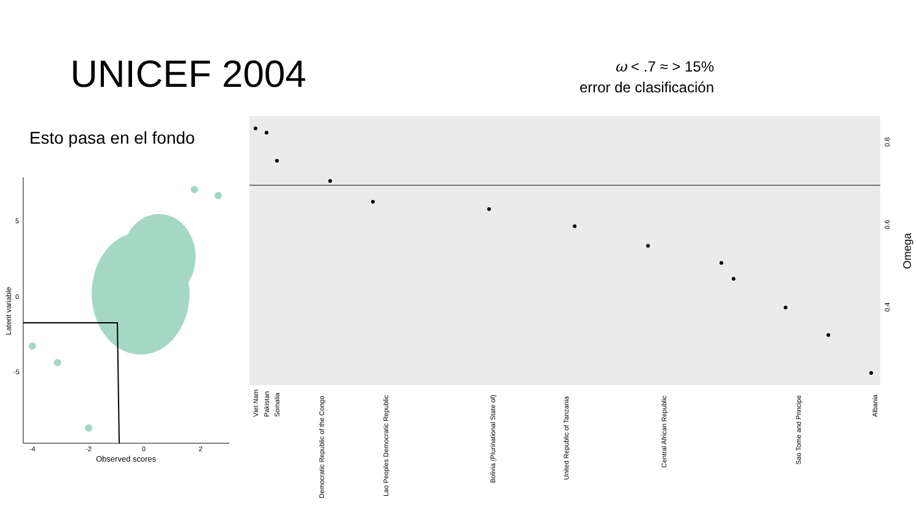UNICEF 2004
ω < .7 ≈ > 15%
error de clasificación
Esto pasa en el fondo
5
0
-5
-4
-2
0
2
Observed scores
Latent variable
0.8
0.6
0.4
Omega
Viet Nam
Pakistan
Somalia
Democratic Republic of the Congo
Lao Peoples Democratic Republic
Bolivia (Plurinational State of)
United Republic of Tanzania
Central African Republic
Sao Tome and Principe
Albania